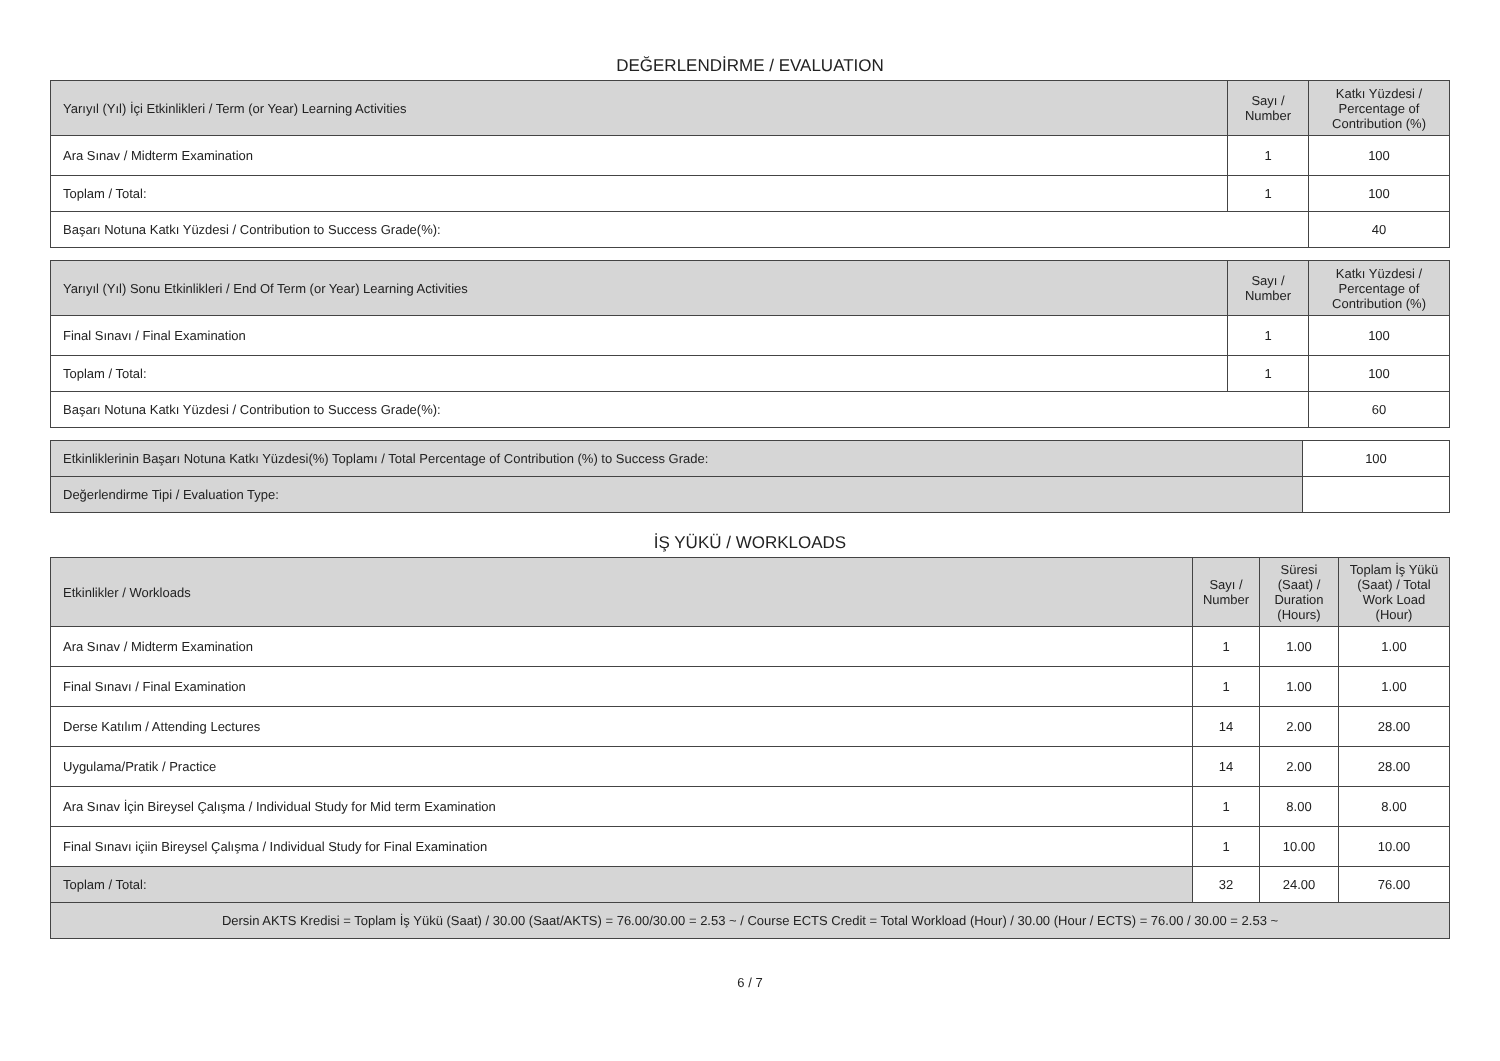DEĞERLENDİRME / EVALUATION
| Yarıyıl (Yıl) İçi Etkinlikleri / Term (or Year) Learning Activities | Sayı / Number | Katkı Yüzdesi / Percentage of Contribution (%) |
| --- | --- | --- |
| Ara Sınav / Midterm Examination | 1 | 100 |
| Toplam / Total: | 1 | 100 |
| Başarı Notuna Katkı Yüzdesi / Contribution to Success Grade(%): | | 40 |
| Yarıyıl (Yıl) Sonu Etkinlikleri / End Of Term (or Year) Learning Activities | Sayı / Number | Katkı Yüzdesi / Percentage of Contribution (%) |
| --- | --- | --- |
| Final Sınavı / Final Examination | 1 | 100 |
| Toplam / Total: | 1 | 100 |
| Başarı Notuna Katkı Yüzdesi / Contribution to Success Grade(%): | | 60 |
| Etkinliklerinin Başarı Notuna Katkı Yüzdesi(%) Toplamı / Total Percentage of Contribution (%) to Success Grade: | 100 |
| Değerlendirme Tipi / Evaluation Type: | |
İŞ YÜKÜ / WORKLOADS
| Etkinlikler / Workloads | Sayı / Number | Süresi (Saat) / Duration (Hours) | Toplam İş Yükü (Saat) / Total Work Load (Hour) |
| --- | --- | --- | --- |
| Ara Sınav / Midterm Examination | 1 | 1.00 | 1.00 |
| Final Sınavı / Final Examination | 1 | 1.00 | 1.00 |
| Derse Katılım / Attending Lectures | 14 | 2.00 | 28.00 |
| Uygulama/Pratik / Practice | 14 | 2.00 | 28.00 |
| Ara Sınav İçin Bireysel Çalışma / Individual Study for Mid term Examination | 1 | 8.00 | 8.00 |
| Final Sınavı içiin Bireysel Çalışma / Individual Study for Final Examination | 1 | 10.00 | 10.00 |
| Toplam / Total: | 32 | 24.00 | 76.00 |
| Dersin AKTS Kredisi = Toplam İş Yükü (Saat) / 30.00 (Saat/AKTS) = 76.00/30.00 = 2.53 ~ / Course ECTS Credit = Total Workload (Hour) / 30.00 (Hour / ECTS) = 76.00 / 30.00 = 2.53 ~ | | | |
6 / 7